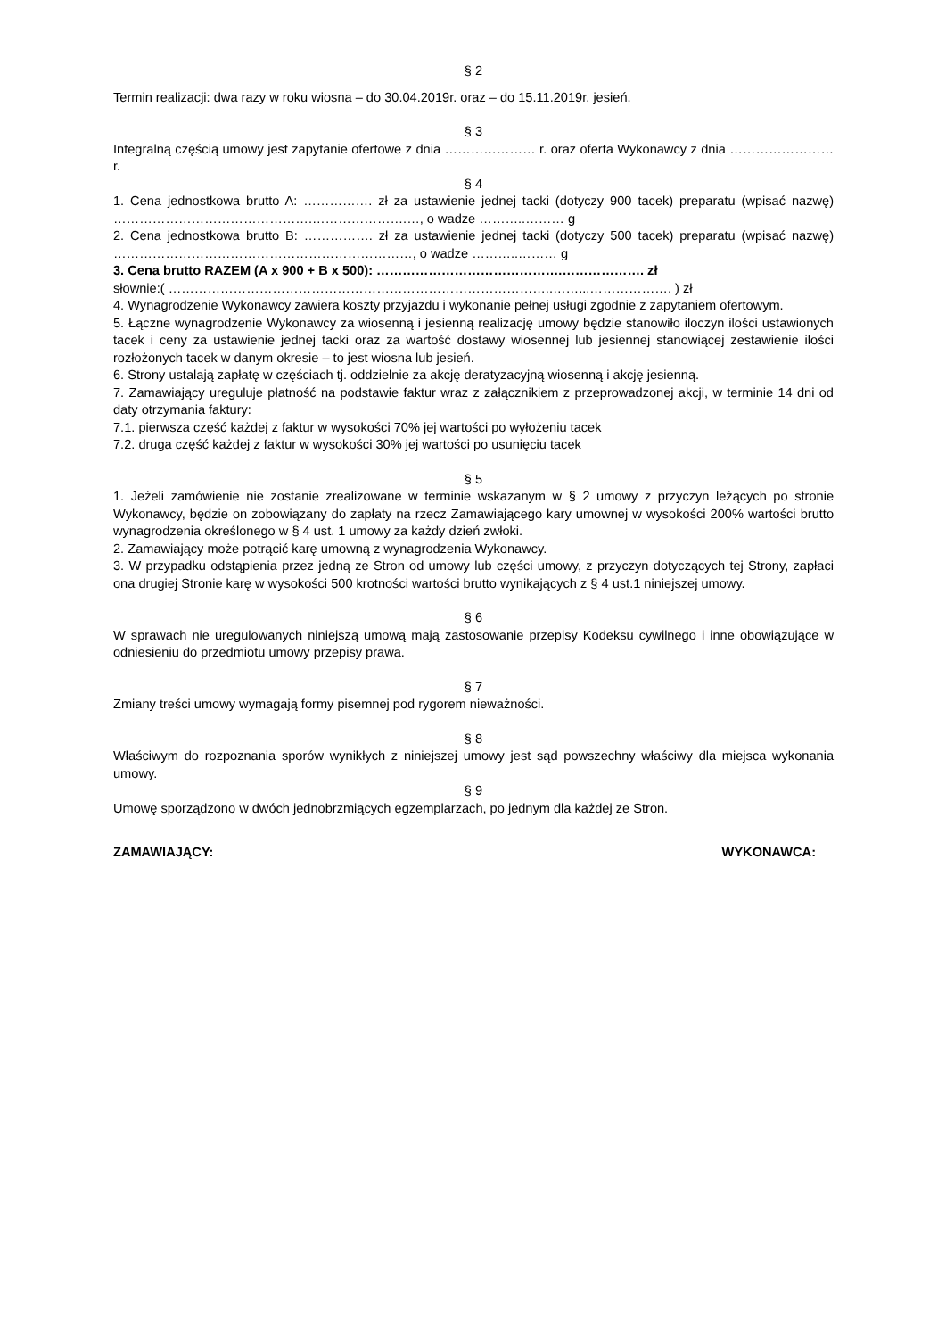§ 2
Termin realizacji: dwa razy w roku wiosna – do 30.04.2019r. oraz – do 15.11.2019r. jesień.
§ 3
Integralną częścią umowy jest zapytanie ofertowe z dnia ………………… r. oraz oferta Wykonawcy z dnia …………………… r.
§ 4
1. Cena jednostkowa brutto A: ……………. zł za ustawienie jednej tacki (dotyczy 900 tacek) preparatu (wpisać nazwę) ……………………………………….………………….…, o wadze ………..……… g
2. Cena jednostkowa brutto B: ……………. zł za ustawienie jednej tacki (dotyczy 500 tacek) preparatu (wpisać nazwę) ……………………………………………………………, o wadze ………..……… g
3. Cena brutto RAZEM (A x 900 + B x 500): …………………………………….………………. zł
słownie:( ……………………………………………………………………………..……...………………. ) zł
4. Wynagrodzenie Wykonawcy zawiera koszty przyjazdu i wykonanie pełnej usługi zgodnie z zapytaniem ofertowym.
5. Łączne wynagrodzenie Wykonawcy za wiosenną i jesienną realizację umowy będzie stanowiło iloczyn ilości ustawionych tacek i ceny za ustawienie jednej tacki oraz za wartość dostawy wiosennej lub jesiennej stanowiącej zestawienie ilości rozłożonych tacek w danym okresie – to jest wiosna lub jesień.
6. Strony ustalają zapłatę w częściach tj. oddzielnie za akcję deratyzacyjną wiosenną i akcję jesienną.
7. Zamawiający ureguluje płatność na podstawie faktur wraz z załącznikiem z przeprowadzonej akcji, w terminie 14 dni od daty otrzymania faktury:
7.1. pierwsza część każdej z faktur w wysokości 70% jej wartości po wyłożeniu tacek
7.2. druga część każdej z faktur w wysokości 30% jej wartości po usunięciu tacek
§ 5
1. Jeżeli zamówienie nie zostanie zrealizowane w terminie wskazanym w § 2 umowy z przyczyn leżących po stronie Wykonawcy, będzie on zobowiązany do zapłaty na rzecz Zamawiającego kary umownej w wysokości 200% wartości brutto wynagrodzenia określonego w § 4 ust. 1 umowy za każdy dzień zwłoki.
2. Zamawiający może potrącić karę umowną z wynagrodzenia Wykonawcy.
3. W przypadku odstąpienia przez jedną ze Stron od umowy lub części umowy, z przyczyn dotyczących tej Strony, zapłaci ona drugiej Stronie karę w wysokości 500 krotności wartości brutto wynikających z § 4 ust.1 niniejszej umowy.
§ 6
W sprawach nie uregulowanych niniejszą umową mają zastosowanie przepisy Kodeksu cywilnego i inne obowiązujące w odniesieniu do przedmiotu umowy przepisy prawa.
§ 7
Zmiany treści umowy wymagają formy pisemnej pod rygorem nieważności.
§ 8
Właściwym do rozpoznania sporów wynikłych z niniejszej umowy jest sąd powszechny właściwy dla miejsca wykonania umowy.
§ 9
Umowę sporządzono w dwóch jednobrzmiących egzemplarzach, po jednym dla każdej ze Stron.
ZAMAWIAJĄCY: WYKONAWCA: